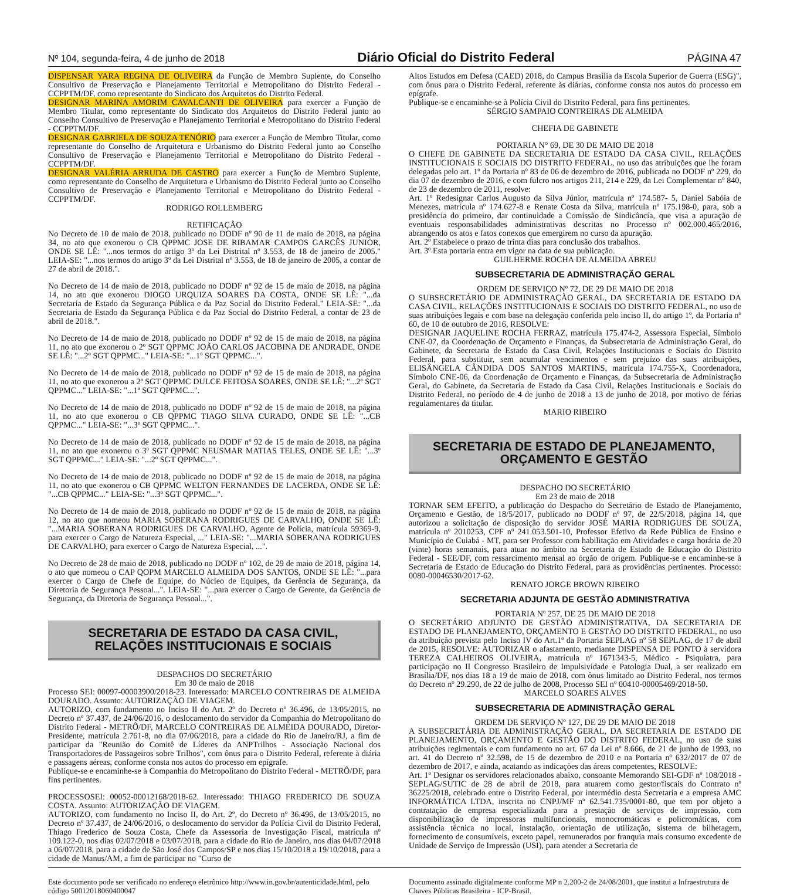Nº 104, segunda-feira, 4 de junho de 2018 Diário Oficial do Distrito Federal PÁGINA 47
DISPENSAR YARA REGINA DE OLIVEIRA da Função de Membro Suplente, do Conselho Consultivo de Preservação e Planejamento Territorial e Metropolitano do Distrito Federal - CCPPTM/DF, como representante do Sindicato dos Arquitetos do Distrito Federal.
DESIGNAR MARINA AMORIM CAVALCANTI DE OLIVEIRA para exercer a Função de Membro Titular, como representante do Sindicato dos Arquitetos do Distrito Federal junto ao Conselho Consultivo de Preservação e Planejamento Territorial e Metropolitano do Distrito Federal - CCPPTM/DF.
DESIGNAR GABRIELA DE SOUZA TENÓRIO para exercer a Função de Membro Titular, como representante do Conselho de Arquitetura e Urbanismo do Distrito Federal junto ao Conselho Consultivo de Preservação e Planejamento Territorial e Metropolitano do Distrito Federal - CCPPTM/DF.
DESIGNAR VALÉRIA ARRUDA DE CASTRO para exercer a Função de Membro Suplente, como representante do Conselho de Arquitetura e Urbanismo do Distrito Federal junto ao Conselho Consultivo de Preservação e Planejamento Territorial e Metropolitano do Distrito Federal - CCPPTM/DF.
RODRIGO ROLLEMBERG
RETIFICAÇÃO
No Decreto de 10 de maio de 2018, publicado no DODF nº 90 de 11 de maio de 2018, na página 34, no ato que exonerou o CB QPPMC JOSE DE RIBAMAR CAMPOS GARCÊS JUNIOR, ONDE SE LÊ: "...nos termos do artigo 3º da Lei Distrital nº 3.553, de 18 de janeiro de 2005." LEIA-SE: "...nos termos do artigo 3º da Lei Distrital nº 3.553, de 18 de janeiro de 2005, a contar de 27 de abril de 2018.".
No Decreto de 14 de maio de 2018, publicado no DODF nº 92 de 15 de maio de 2018, na página 14, no ato que exonerou DIOGO URQUIZA SOARES DA COSTA, ONDE SE LÊ: "...da Secretaria de Estado da Segurança Pública e da Paz Social do Distrito Federal." LEIA-SE: "...da Secretaria de Estado da Segurança Pública e da Paz Social do Distrito Federal, a contar de 23 de abril de 2018.".
No Decreto de 14 de maio de 2018, publicado no DODF nº 92 de 15 de maio de 2018, na página 11, no ato que exonerou o 2º SGT QPPMC JOÃO CARLOS JACOBINA DE ANDRADE, ONDE SE LÊ: "...2º SGT QPPMC..." LEIA-SE: "...1º SGT QPPMC...".
No Decreto de 14 de maio de 2018, publicado no DODF nº 92 de 15 de maio de 2018, na página 11, no ato que exonerou a 2ª SGT QPPMC DULCE FEITOSA SOARES, ONDE SE LÊ: "...2ª SGT QPPMC..." LEIA-SE: "...1ª SGT QPPMC...".
No Decreto de 14 de maio de 2018, publicado no DODF nº 92 de 15 de maio de 2018, na página 11, no ato que exonerou o CB QPPMC TIAGO SILVA CURADO, ONDE SE LÊ: "...CB QPPMC..." LEIA-SE: "...3º SGT QPPMC...".
No Decreto de 14 de maio de 2018, publicado no DODF nº 92 de 15 de maio de 2018, na página 11, no ato que exonerou o 3º SGT QPPMC NEUSMAR MATIAS TELES, ONDE SE LÊ: "...3º SGT QPPMC..." LEIA-SE: "...2º SGT QPPMC...".
No Decreto de 14 de maio de 2018, publicado no DODF nº 92 de 15 de maio de 2018, na página 11, no ato que exonerou o CB QPPMC WELTON FERNANDES DE LACERDA, ONDE SE LÊ: "...CB QPPMC..." LEIA-SE: "...3º SGT QPPMC...".
No Decreto de 14 de maio de 2018, publicado no DODF nº 92 de 15 de maio de 2018, na página 12, no ato que nomeou MARIA SOBERANA RODRIGUES DE CARVALHO, ONDE SE LÊ: "...MARIA SOBERANA RODRIGUES DE CARVALHO, Agente de Polícia, matrícula 59369-9, para exercer o Cargo de Natureza Especial, ..." LEIA-SE: "...MARIA SOBERANA RODRIGUES DE CARVALHO, para exercer o Cargo de Natureza Especial, ...".
No Decreto de 28 de maio de 2018, publicado no DODF nº 102, de 29 de maio de 2018, página 14, o ato que nomeou o CAP QOPM MARCELO ALMEIDA DOS SANTOS, ONDE SE LÊ: "...para exercer o Cargo de Chefe de Equipe, do Núcleo de Equipes, da Gerência de Segurança, da Diretoria de Segurança Pessoal...". LEIA-SE: "...para exercer o Cargo de Gerente, da Gerência de Segurança, da Diretoria de Segurança Pessoal...".
SECRETARIA DE ESTADO DA CASA CIVIL,
RELAÇÕES INSTITUCIONAIS E SOCIAIS
DESPACHOS DO SECRETÁRIO
Em 30 de maio de 2018
Processo SEI: 00097-00003900/2018-23. Interessado: MARCELO CONTREIRAS DE ALMEIDA DOURADO. Assunto: AUTORIZAÇÃO DE VIAGEM.
AUTORIZO, com fundamento no Inciso II do Art. 2º do Decreto nº 36.496, de 13/05/2015, no Decreto nº 37.437, de 24/06/2016, o deslocamento do servidor da Companhia do Metropolitano do Distrito Federal - METRÔ/DF, MARCELO CONTREIRAS DE ALMEIDA DOURADO, Diretor-Presidente, matrícula 2.761-8, no dia 07/06/2018, para a cidade do Rio de Janeiro/RJ, a fim de participar da "Reunião do Comitê de Líderes da ANPTrilhos - Associação Nacional dos Transportadores de Passageiros sobre Trilhos", com ônus para o Distrito Federal, referente à diária e passagens aéreas, conforme consta nos autos do processo em epígrafe.
Publique-se e encaminhe-se à Companhia do Metropolitano do Distrito Federal - METRÔ/DF, para fins pertinentes.
PROCESSOSEI: 00052-00012168/2018-62. Interessado: THIAGO FREDERICO DE SOUZA COSTA. Assunto: AUTORIZAÇÃO DE VIAGEM.
AUTORIZO, com fundamento no Inciso II, do Art. 2º, do Decreto nº 36.496, de 13/05/2015, no Decreto nº 37.437, de 24/06/2016, o deslocamento do servidor da Polícia Civil do Distrito Federal, Thiago Frederico de Souza Costa, Chefe da Assessoria de Investigação Fiscal, matrícula nº 109.122-0, nos dias 02/07/2018 e 03/07/2018, para a cidade do Rio de Janeiro, nos dias 04/07/2018 a 06/07/2018, para a cidade de São José dos Campos/SP e nos dias 15/10/2018 a 19/10/2018, para a cidade de Manus/AM, a fim de participar no "Curso de
Altos Estudos em Defesa (CAED) 2018, do Campus Brasília da Escola Superior de Guerra (ESG)", com ônus para o Distrito Federal, referente às diárias, conforme consta nos autos do processo em epígrafe.
Publique-se e encaminhe-se à Polícia Civil do Distrito Federal, para fins pertinentes.
SÉRGIO SAMPAIO CONTREIRAS DE ALMEIDA
CHEFIA DE GABINETE
PORTARIA N° 69, DE 30 DE MAIO DE 2018
O CHEFE DE GABINETE DA SECRETARIA DE ESTADO DA CASA CIVIL, RELAÇÕES INSTITUCIONAIS E SOCIAIS DO DISTRITO FEDERAL, no uso das atribuições que lhe foram delegadas pelo art. 1º da Portaria nº 83 de 06 de dezembro de 2016, publicada no DODF nº 229, do dia 07 de dezembro de 2016, e com fulcro nos artigos 211, 214 e 229, da Lei Complementar nº 840, de 23 de dezembro de 2011, resolve:
Art. 1º Redesignar Carlos Augusto da Silva Júnior, matrícula nº 174.587- 5, Daniel Sabóia de Menezes, matrícula nº 174.627-8 e Renate Costa da Silva, matrícula nº 175.198-0, para, sob a presidência do primeiro, dar continuidade a Comissão de Sindicância, que visa a apuração de eventuais responsabilidades administrativas descritas no Processo nº 002.000.465/2016, abrangendo os atos e fatos conexos que emergirem no curso da apuração.
Art. 2º Estabelece o prazo de trinta dias para conclusão dos trabalhos.
Art. 3º Esta portaria entra em vigor na data de sua publicação.
GUILHERME ROCHA DE ALMEIDA ABREU
SUBSECRETARIA DE ADMINISTRAÇÃO GERAL
ORDEM DE SERVIÇO Nº 72, DE 29 DE MAIO DE 2018
O SUBSECRETÁRIO DE ADMINISTRAÇÃO GERAL, DA SECRETARIA DE ESTADO DA CASA CIVIL, RELAÇÕES INSTITUCIONAIS E SOCIAIS DO DISTRITO FEDERAL, no uso de suas atribuições legais e com base na delegação conferida pelo inciso II, do artigo 1º, da Portaria nº 60, de 10 de outubro de 2016, RESOLVE:
DESIGNAR JAQUELINE ROCHA FERRAZ, matrícula 175.474-2, Assessora Especial, Símbolo CNE-07, da Coordenação de Orçamento e Finanças, da Subsecretaria de Administração Geral, do Gabinete, da Secretaria de Estado da Casa Civil, Relações Institucionais e Sociais do Distrito Federal, para substituir, sem acumular vencimentos e sem prejuízo das suas atribuições, ELISÂNGELA CÂNDIDA DOS SANTOS MARTINS, matrícula 174.755-X, Coordenadora, Símbolo CNE-06, da Coordenação de Orçamento e Finanças, da Subsecretaria de Administração Geral, do Gabinete, da Secretaria de Estado da Casa Civil, Relações Institucionais e Sociais do Distrito Federal, no período de 4 de junho de 2018 a 13 de junho de 2018, por motivo de férias regulamentares da titular.
MARIO RIBEIRO
SECRETARIA DE ESTADO DE PLANEJAMENTO,
ORÇAMENTO E GESTÃO
DESPACHO DO SECRETÁRIO
Em 23 de maio de 2018
TORNAR SEM EFEITO, a publicação do Despacho do Secretário de Estado de Planejamento, Orçamento e Gestão, de 18/5/2017, publicado no DODF nº 97, de 22/5/2018, página 14, que autorizou a solicitação de disposição do servidor JOSÉ MARIA RODRIGUES DE SOUZA, matrícula nº 2010253, CPF nº 241.053.501-10, Professor Efetivo da Rede Pública de Ensino e Município de Cuiabá - MT, para ser Professor com habilitação em Atividades e carga horária de 20 (vinte) horas semanais, para atuar no âmbito na Secretaria de Estado de Educação do Distrito Federal - SEE/DF, com ressarcimento mensal ao órgão de origem. Publique-se e encaminhe-se à Secretaria de Estado de Educação do Distrito Federal, para as providências pertinentes. Processo: 0080-00046530/2017-62.
RENATO JORGE BROWN RIBEIRO
SECRETARIA ADJUNTA DE GESTÃO ADMINISTRATIVA
PORTARIA Nº 257, DE 25 DE MAIO DE 2018
O SECRETÁRIO ADJUNTO DE GESTÃO ADMINISTRATIVA, DA SECRETARIA DE ESTADO DE PLANEJAMENTO, ORÇAMENTO E GESTÃO DO DISTRITO FEDERAL, no uso da atribuição prevista pelo Inciso IV do Art.1º da Portaria SEPLAG nº 58 SEPLAG, de 17 de abril de 2015, RESOLVE: AUTORIZAR o afastamento, mediante DISPENSA DE PONTO à servidora TEREZA CALHEIROS OLIVEIRA, matrícula nº 1671343-5, Médico - Psiquiatra, para participação no II Congresso Brasileiro de Impulsividade e Patologia Dual, a ser realizado em Brasília/DF, nos dias 18 a 19 de maio de 2018, com ônus limitado ao Distrito Federal, nos termos do Decreto nº 29.290, de 22 de julho de 2008, Processo SEI nº 00410-00005469/2018-50.
MARCELO SOARES ALVES
SUBSECRETARIA DE ADMINISTRAÇÃO GERAL
ORDEM DE SERVIÇO Nº 127, DE 29 DE MAIO DE 2018
A SUBSECRETÁRIA DE ADMINISTRAÇÃO GERAL, DA SECRETARIA DE ESTADO DE PLANEJAMENTO, ORÇAMENTO E GESTÃO DO DISTRITO FEDERAL, no uso de suas atribuições regimentais e com fundamento no art. 67 da Lei nº 8.666, de 21 de junho de 1993, no art. 41 do Decreto nº 32.598, de 15 de dezembro de 2010 e na Portaria nº 632/2017 de 07 de dezembro de 2017, e ainda, acatando as indicações das áreas competentes, RESOLVE:
Art. 1º Designar os servidores relacionados abaixo, consoante Memorando SEI-GDF nº 108/2018 - SEPLAG/SUTIC de 28 de abril de 2018, para atuarem como gestor/fiscais do Contrato nº 36225/2018, celebrado entre o Distrito Federal, por intermédio desta Secretaria e a empresa AMC INFORMÁTICA LTDA, inscrita no CNPJ/MF nº 62.541.735/0001-80, que tem por objeto a contratação de empresa especializada para a prestação de serviços de impressão, com disponibilização de impressoras multifuncionais, monocromáticas e policromáticas, com assistência técnica no local, instalação, orientação de utilização, sistema de bilhetagem, fornecimento de consumíveis, exceto papel, remunerados por franquia mais consumo excedente de Unidade de Serviço de Impressão (USI), para atender a Secretaria de
Este documento pode ser verificado no endereço eletrônico http://www.in.gov.br/autenticidade.html, pelo código 50012018060400047
Documento assinado digitalmente conforme MP n 2.200-2 de 24/08/2001, que institui a Infraestrutura de Chaves Públicas Brasileira - ICP-Brasil.